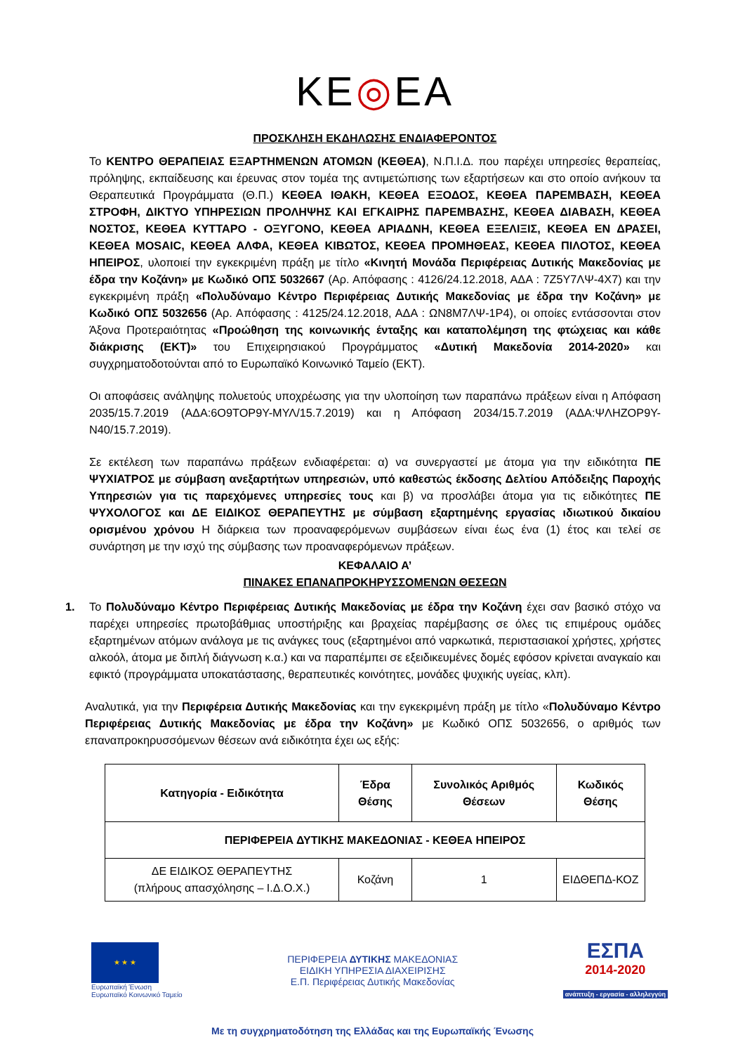ΚΕ◎ΕΑ
ΠΡΟΣΚΛΗΣΗ ΕΚΔΗΛΩΣΗΣ ΕΝΔΙΑΦΕΡΟΝΤΟΣ
Το ΚΕΝΤΡΟ ΘΕΡΑΠΕΙΑΣ ΕΞΑΡΤΗΜΕΝΩΝ ΑΤΟΜΩΝ (ΚΕΘΕΑ), Ν.Π.Ι.Δ. που παρέχει υπηρεσίες θεραπείας, πρόληψης, εκπαίδευσης και έρευνας στον τομέα της αντιμετώπισης των εξαρτήσεων και στο οποίο ανήκουν τα Θεραπευτικά Προγράμματα (Θ.Π.) ΚΕΘΕΑ ΙΘΑΚΗ, ΚΕΘΕΑ ΕΞΟΔΟΣ, ΚΕΘΕΑ ΠΑΡΕΜΒΑΣΗ, ΚΕΘΕΑ ΣΤΡΟΦΗ, ΔΙΚΤΥΟ ΥΠΗΡΕΣΙΩΝ ΠΡΟΛΗΨΗΣ ΚΑΙ ΕΓΚΑΙΡΗΣ ΠΑΡΕΜΒΑΣΗΣ, ΚΕΘΕΑ ΔΙΑΒΑΣΗ, ΚΕΘΕΑ ΝΟΣΤΟΣ, ΚΕΘΕΑ ΚΥΤΤΑΡΟ - ΟΞΥΓΟΝΟ, ΚΕΘΕΑ ΑΡΙΑΔΝΗ, ΚΕΘΕΑ ΕΞΕΛΙΞΙΣ, ΚΕΘΕΑ ΕΝ ΔΡΑΣΕΙ, ΚΕΘΕΑ MOSAIC, ΚΕΘΕΑ ΑΛΦΑ, ΚΕΘΕΑ ΚΙΒΩΤΟΣ, ΚΕΘΕΑ ΠΡΟΜΗΘΕΑΣ, ΚΕΘΕΑ ΠΙΛΟΤΟΣ, ΚΕΘΕΑ ΗΠΕΙΡΟΣ, υλοποιεί την εγκεκριμένη πράξη με τίτλο «Κινητή Μονάδα Περιφέρειας Δυτικής Μακεδονίας με έδρα την Κοζάνη» με Κωδικό ΟΠΣ 5032667 (Αρ. Απόφασης : 4126/24.12.2018, ΑΔΑ : 7Ζ5Υ7ΛΨ-4Χ7) και την εγκεκριμένη πράξη «Πολυδύναμο Κέντρο Περιφέρειας Δυτικής Μακεδονίας με έδρα την Κοζάνη» με Κωδικό ΟΠΣ 5032656 (Αρ. Απόφασης : 4125/24.12.2018, ΑΔΑ : ΩΝ8Μ7ΛΨ-1Ρ4), οι οποίες εντάσσονται στον Άξονα Προτεραιότητας «Προώθηση της κοινωνικής ένταξης και καταπολέμηση της φτώχειας και κάθε διάκρισης (ΕΚΤ)» του Επιχειρησιακού Προγράμματος «Δυτική Μακεδονία 2014-2020» και συγχρηματοδοτούνται από το Ευρωπαϊκό Κοινωνικό Ταμείο (ΕΚΤ).
Οι αποφάσεις ανάληψης πολυετούς υποχρέωσης για την υλοποίηση των παραπάνω πράξεων είναι η Απόφαση 2035/15.7.2019 (ΑΔΑ:6Ο9ΤΟΡ9Υ-ΜΥΛ/15.7.2019) και η Απόφαση 2034/15.7.2019 (ΑΔΑ:ΨΛΗΖΟΡ9Υ-Ν40/15.7.2019).
Σε εκτέλεση των παραπάνω πράξεων ενδιαφέρεται: α) να συνεργαστεί με άτομα για την ειδικότητα ΠΕ ΨΥΧΙΑΤΡΟΣ με σύμβαση ανεξαρτήτων υπηρεσιών, υπό καθεστώς έκδοσης Δελτίου Απόδειξης Παροχής Υπηρεσιών για τις παρεχόμενες υπηρεσίες τους και β) να προσλάβει άτομα για τις ειδικότητες ΠΕ ΨΥΧΟΛΟΓΟΣ και ΔΕ ΕΙΔΙΚΟΣ ΘΕΡΑΠΕΥΤΗΣ με σύμβαση εξαρτημένης εργασίας ιδιωτικού δικαίου ορισμένου χρόνου Η διάρκεια των προαναφερόμενων συμβάσεων είναι έως ένα (1) έτος και τελεί σε συνάρτηση με την ισχύ της σύμβασης των προαναφερόμενων πράξεων.
ΚΕΦΑΛΑΙΟ Α’
ΠΙΝΑΚΕΣ ΕΠΑΝΑΠΡΟΚΗΡΥΣΣΟΜΕΝΩΝ ΘΕΣΕΩΝ
1. Το Πολυδύναμο Κέντρο Περιφέρειας Δυτικής Μακεδονίας με έδρα την Κοζάνη έχει σαν βασικό στόχο να παρέχει υπηρεσίες πρωτοβάθμιας υποστήριξης και βραχείας παρέμβασης σε όλες τις επιμέρους ομάδες εξαρτημένων ατόμων ανάλογα με τις ανάγκες τους (εξαρτημένοι από ναρκωτικά, περιστασιακοί χρήστες, χρήστες αλκοόλ, άτομα με διπλή διάγνωση κ.α.) και να παραπέμπει σε εξειδικευμένες δομές εφόσον κρίνεται αναγκαίο και εφικτό (προγράμματα υποκατάστασης, θεραπευτικές κοινότητες, μονάδες ψυχικής υγείας, κλπ).
Αναλυτικά, για την Περιφέρεια Δυτικής Μακεδονίας και την εγκεκριμένη πράξη με τίτλο «Πολυδύναμο Κέντρο Περιφέρειας Δυτικής Μακεδονίας με έδρα την Κοζάνη» με Κωδικό ΟΠΣ 5032656, ο αριθμός των επαναπροκηρυσσόμενων θέσεων ανά ειδικότητα έχει ως εξής:
| Κατηγορία - Ειδικότητα | Έδρα Θέσης | Συνολικός Αριθμός Θέσεων | Κωδικός Θέσης |
| --- | --- | --- | --- |
| ΠΕΡΙΦΕΡΕΙΑ ΔΥΤΙΚΗΣ ΜΑΚΕΔΟΝΙΑΣ - ΚΕΘΕΑ ΗΠΕΙΡΟΣ | | | |
| ΔΕ ΕΙΔΙΚΟΣ ΘΕΡΑΠΕΥΤΗΣ (πλήρους απασχόλησης – Ι.Δ.Ο.Χ.) | Κοζάνη | 1 | ΕΙΔΘΕΠΔ-ΚΟΖ |
★ ★ ★
Ευρωπαϊκή Ένωση
Ευρωπαϊκό Κοινωνικό Ταμείο
ΠΕΡΙΦΕΡΕΙΑ ΔΥΤΙΚΗΣ ΜΑΚΕΔΟΝΙΑΣ
ΕΙΔΙΚΗ ΥΠΗΡΕΣΙΑ ΔΙΑΧΕΙΡΙΣΗΣ
Ε.Π. Περιφέρειας Δυτικής Μακεδονίας
ΕΣΠΑ
2014-2020
ανάπτυξη - εργασία - αλληλεγγύη
Με τη συγχρηματοδότηση της Ελλάδας και της Ευρωπαϊκής Ένωσης